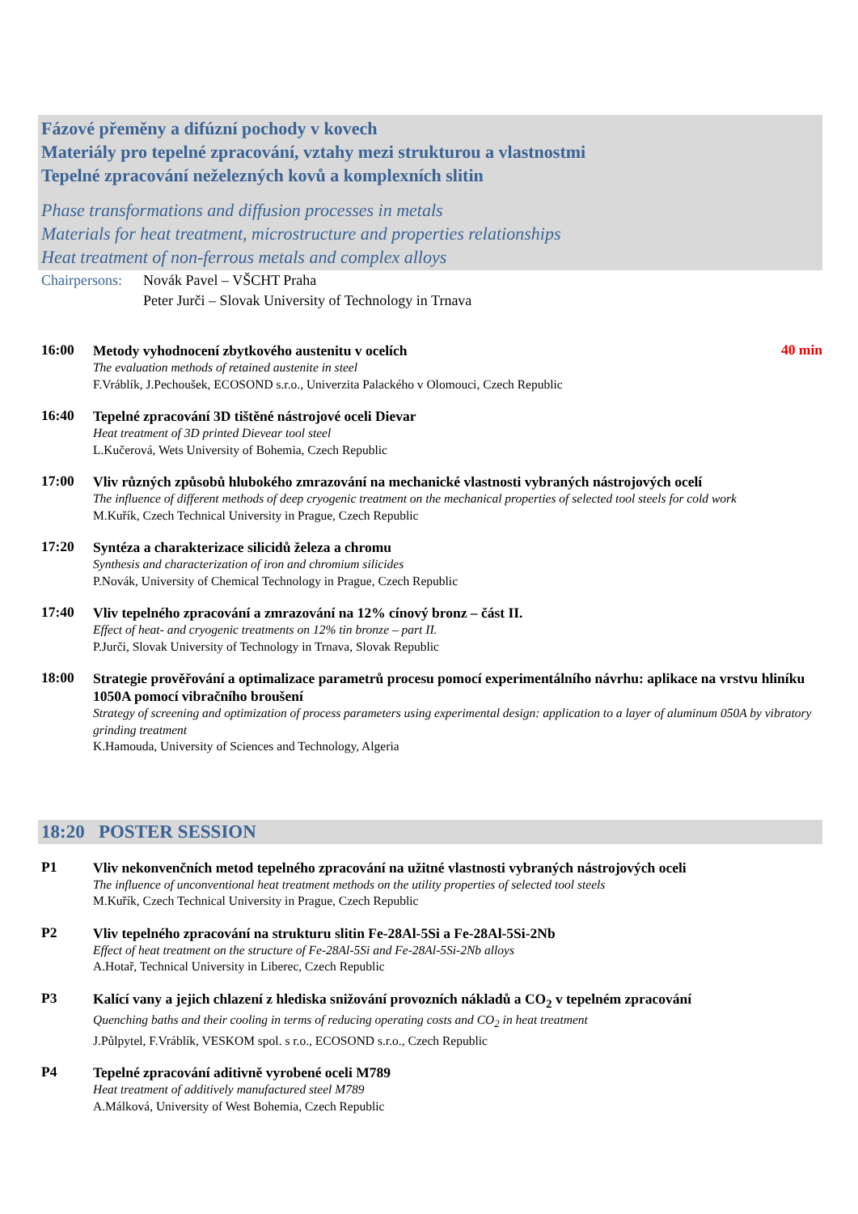Fázové přeměny a difúzní pochody v kovech
Materiály pro tepelné zpracování, vztahy mezi strukturou a vlastnostmi
Tepelné zpracování neželezných kovů a komplexních slitin
Phase transformations and diffusion processes in metals
Materials for heat treatment, microstructure and properties relationships
Heat treatment of non-ferrous metals and complex alloys
Chairpersons: Novák Pavel – VŠCHT Praha
Peter Jurči – Slovak University of Technology in Trnava
16:00
Metody vyhodnocení zbytkového austenitu v ocelích
The evaluation methods of retained austenite in steel
F.Vráblík, J.Pechoušek, ECOSOND s.r.o., Univerzita Palackého v Olomouci, Czech Republic
40 min
16:40
Tepelné zpracování 3D tištěné nástrojové oceli Dievar
Heat treatment of 3D printed Dievear tool steel
L.Kučerová, Wets University of Bohemia, Czech Republic
17:00
Vliv různých způsobů hlubokého zmrazování na mechanické vlastnosti vybraných nástrojových ocelí
The influence of different methods of deep cryogenic treatment on the mechanical properties of selected tool steels for cold work
M.Kuřík, Czech Technical University in Prague, Czech Republic
17:20
Syntéza a charakterizace silicidů železa a chromu
Synthesis and characterization of iron and chromium silicides
P.Novák, University of Chemical Technology in Prague, Czech Republic
17:40
Vliv tepelného zpracování a zmrazování na 12% cínový bronz – část II.
Effect of heat- and cryogenic treatments on 12% tin bronze – part II.
P.Jurči, Slovak University of Technology in Trnava, Slovak Republic
18:00
Strategie prověřování a optimalizace parametrů procesu pomocí experimentálního návrhu: aplikace na vrstvu hliníku 1050A pomocí vibračního broušení
Strategy of screening and optimization of process parameters using experimental design: application to a layer of aluminum 050A by vibratory grinding treatment
K.Hamouda, University of Sciences and Technology, Algeria
18:20 POSTER SESSION
P1
Vliv nekonvenčních metod tepelného zpracování na užitné vlastnosti vybraných nástrojových oceli
The influence of unconventional heat treatment methods on the utility properties of selected tool steels
M.Kuřík, Czech Technical University in Prague, Czech Republic
P2
Vliv tepelného zpracování na strukturu slitin Fe-28Al-5Si a Fe-28Al-5Si-2Nb
Effect of heat treatment on the structure of Fe-28Al-5Si and Fe-28Al-5Si-2Nb alloys
A.Hotař, Technical University in Liberec, Czech Republic
P3
Kalící vany a jejich chlazení z hlediska snižování provozních nákladů a CO<sub>2</sub> v tepelném zpracování
Quenching baths and their cooling in terms of reducing operating costs and CO<sub>2</sub> in heat treatment
J.Půlpytel, F.Vráblík, VESKOM spol. s r.o., ECOSOND s.r.o., Czech Republic
P4
Tepelné zpracování aditivně vyrobené oceli M789
Heat treatment of additively manufactured steel M789
A.Málková, University of West Bohemia, Czech Republic